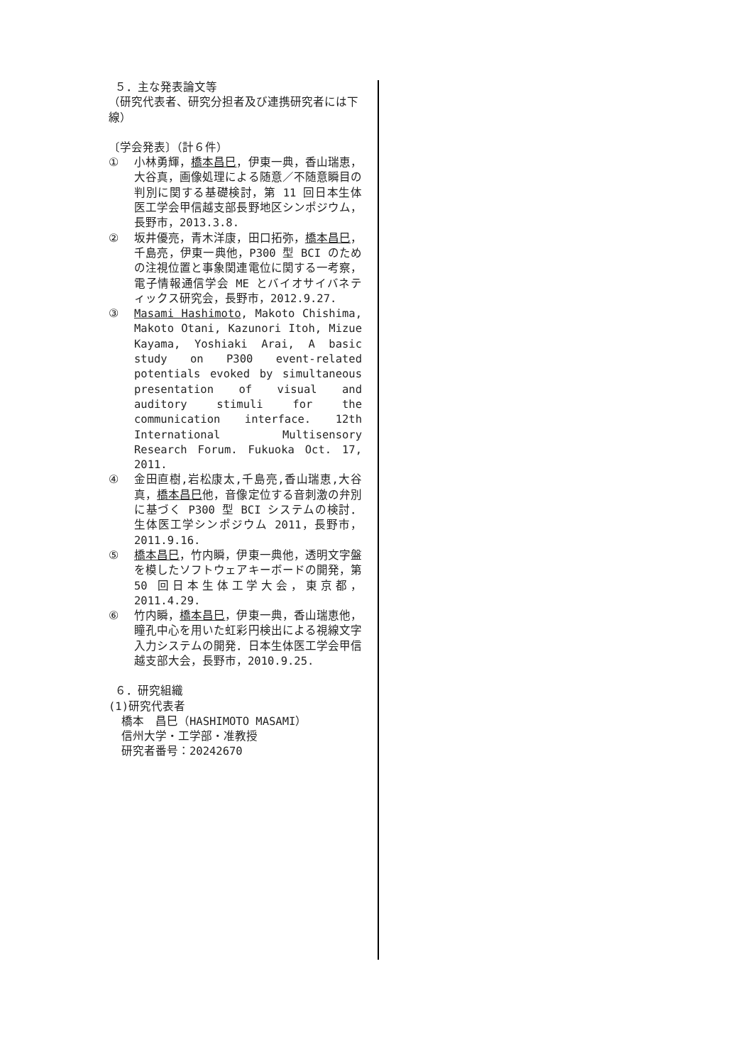５．主な発表論文等
（研究代表者、研究分担者及び連携研究者には下線）
〔学会発表〕（計６件）
① 小林勇輝，橋本昌巳，伊東一典，香山瑞恵，大谷真，画像処理による随意／不随意瞬目の判別に関する基礎検討，第 11 回日本生体医工学会甲信越支部長野地区シンポジウム，長野市，2013.3.8.
② 坂井優亮，青木洋康，田口拓弥，橋本昌巳，千島亮，伊東一典他，P300 型 BCI のための注視位置と事象関連電位に関する一考察，電子情報通信学会 ME とバイオサイバネティックス研究会，長野市，2012.9.27.
③ Masami Hashimoto, Makoto Chishima, Makoto Otani, Kazunori Itoh, Mizue Kayama, Yoshiaki Arai, A basic study on P300 event-related potentials evoked by simultaneous presentation of visual and auditory stimuli for the communication interface. 12th International Multisensory Research Forum. Fukuoka Oct. 17, 2011.
④ 金田直樹,岩松康太,千島亮,香山瑞恵,大谷真，橋本昌巳他，音像定位する音刺激の弁別に基づく P300 型 BCI システムの検討．生体医工学シンポジウム 2011，長野市，2011.9.16.
⑤ 橋本昌巳，竹内瞬，伊東一典他，透明文字盤を模したソフトウェアキーボードの開発，第 50 回日本生体工学大会，東京都，2011.4.29.
⑥ 竹内瞬，橋本昌巳，伊東一典，香山瑞恵他，瞳孔中心を用いた虹彩円検出による視線文字入力システムの開発．日本生体医工学会甲信越支部大会，長野市，2010.9.25.
６．研究組織
(1)研究代表者
橋本　昌巳（HASHIMOTO MASAMI）
信州大学・工学部・准教授
研究者番号：20242670